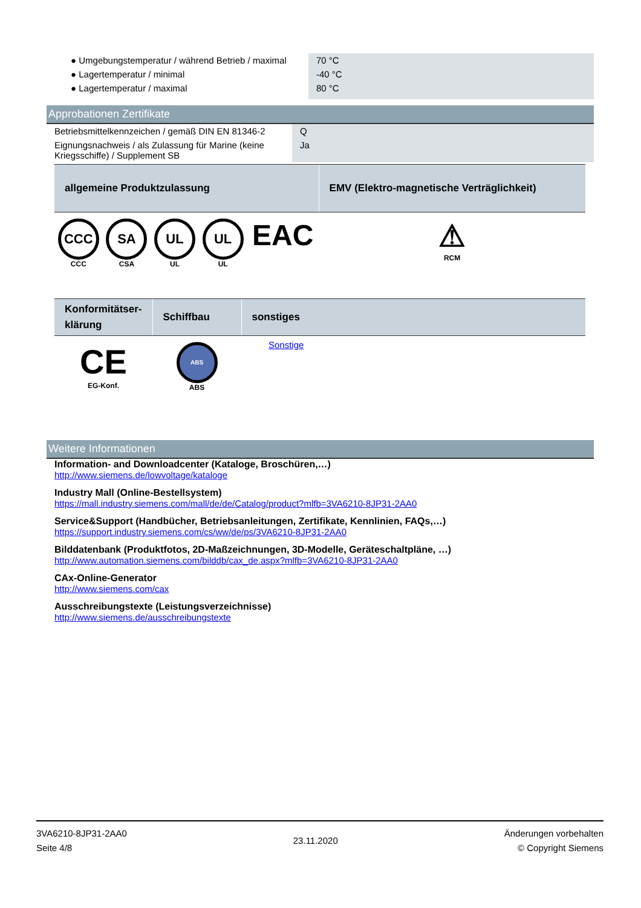| ● Umgebungstemperatur / während Betrieb / maximal | 70 °C |
| ● Lagertemperatur / minimal | -40 °C |
| ● Lagertemperatur / maximal | 80 °C |
Approbationen Zertifikate
| Betriebsmittelkennzeichen / gemäß DIN EN 81346-2 | Q |
| Eignungsnachweis / als Zulassung für Marine (keine Kriegsschiffe) / Supplement SB | Ja |
| allgemeine Produktzulassung | | | | | EMV (Elektro-magnetische Verträglichkeit) |
| --- | --- | --- | --- | --- | --- |
| CCC CCC | SA CSA | UL UL | UL UL | EAC | ⚠ RCM |
| Konformitätser-klärung | Schiffbau | sonstiges |
| --- | --- | --- |
| CE EG-Konf. | ABS ABS | Sonstige |
Weitere Informationen
Information- and Downloadcenter (Kataloge, Broschüren,…)
http://www.siemens.de/lowvoltage/kataloge
Industry Mall (Online-Bestellsystem)
https://mall.industry.siemens.com/mall/de/de/Catalog/product?mlfb=3VA6210-8JP31-2AA0
Service&Support (Handbücher, Betriebsanleitungen, Zertifikate, Kennlinien, FAQs,…)
https://support.industry.siemens.com/cs/ww/de/ps/3VA6210-8JP31-2AA0
Bilddatenbank (Produktfotos, 2D-Maßzeichnungen, 3D-Modelle, Geräteschaltpläne, …)
http://www.automation.siemens.com/bilddb/cax_de.aspx?mlfb=3VA6210-8JP31-2AA0
CAx-Online-Generator
http://www.siemens.com/cax
Ausschreibungstexte (Leistungsverzeichnisse)
http://www.siemens.de/ausschreibungstexte
3VA6210-8JP31-2AA0
Seite 4/8
23.11.2020
Änderungen vorbehalten
© Copyright Siemens